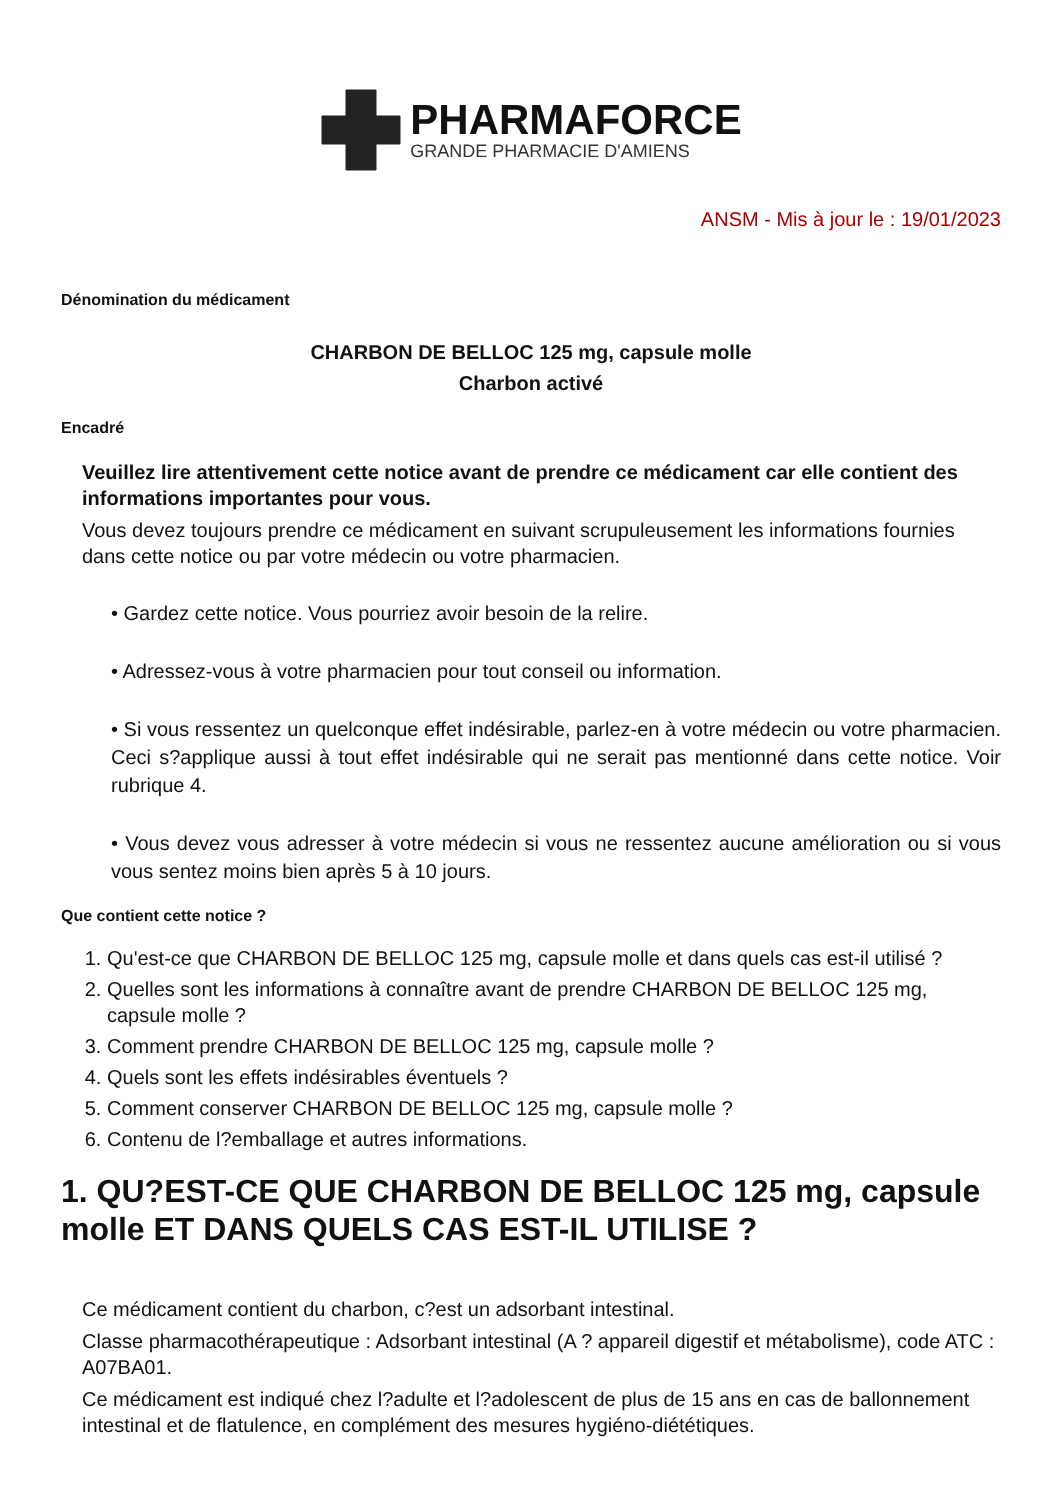PHARMAFORCE
GRANDE PHARMACIE D'AMIENS
ANSM - Mis à jour le : 19/01/2023
Dénomination du médicament
CHARBON DE BELLOC 125 mg, capsule molle
Charbon activé
Encadré
Veuillez lire attentivement cette notice avant de prendre ce médicament car elle contient des informations importantes pour vous.
Vous devez toujours prendre ce médicament en suivant scrupuleusement les informations fournies dans cette notice ou par votre médecin ou votre pharmacien.
• Gardez cette notice. Vous pourriez avoir besoin de la relire.
• Adressez-vous à votre pharmacien pour tout conseil ou information.
• Si vous ressentez un quelconque effet indésirable, parlez-en à votre médecin ou votre pharmacien. Ceci s?applique aussi à tout effet indésirable qui ne serait pas mentionné dans cette notice. Voir rubrique 4.
• Vous devez vous adresser à votre médecin si vous ne ressentez aucune amélioration ou si vous vous sentez moins bien après 5 à 10 jours.
Que contient cette notice ?
1. Qu'est-ce que CHARBON DE BELLOC 125 mg, capsule molle et dans quels cas est-il utilisé ?
2. Quelles sont les informations à connaître avant de prendre CHARBON DE BELLOC 125 mg, capsule molle ?
3. Comment prendre CHARBON DE BELLOC 125 mg, capsule molle ?
4. Quels sont les effets indésirables éventuels ?
5. Comment conserver CHARBON DE BELLOC 125 mg, capsule molle ?
6. Contenu de l?emballage et autres informations.
1. QU?EST-CE QUE CHARBON DE BELLOC 125 mg, capsule molle ET DANS QUELS CAS EST-IL UTILISE ?
Ce médicament contient du charbon, c?est un adsorbant intestinal.
Classe pharmacothérapeutique : Adsorbant intestinal (A ? appareil digestif et métabolisme), code ATC : A07BA01.
Ce médicament est indiqué chez l?adulte et l?adolescent de plus de 15 ans en cas de ballonnement intestinal et de flatulence, en complément des mesures hygiéno-diététiques.